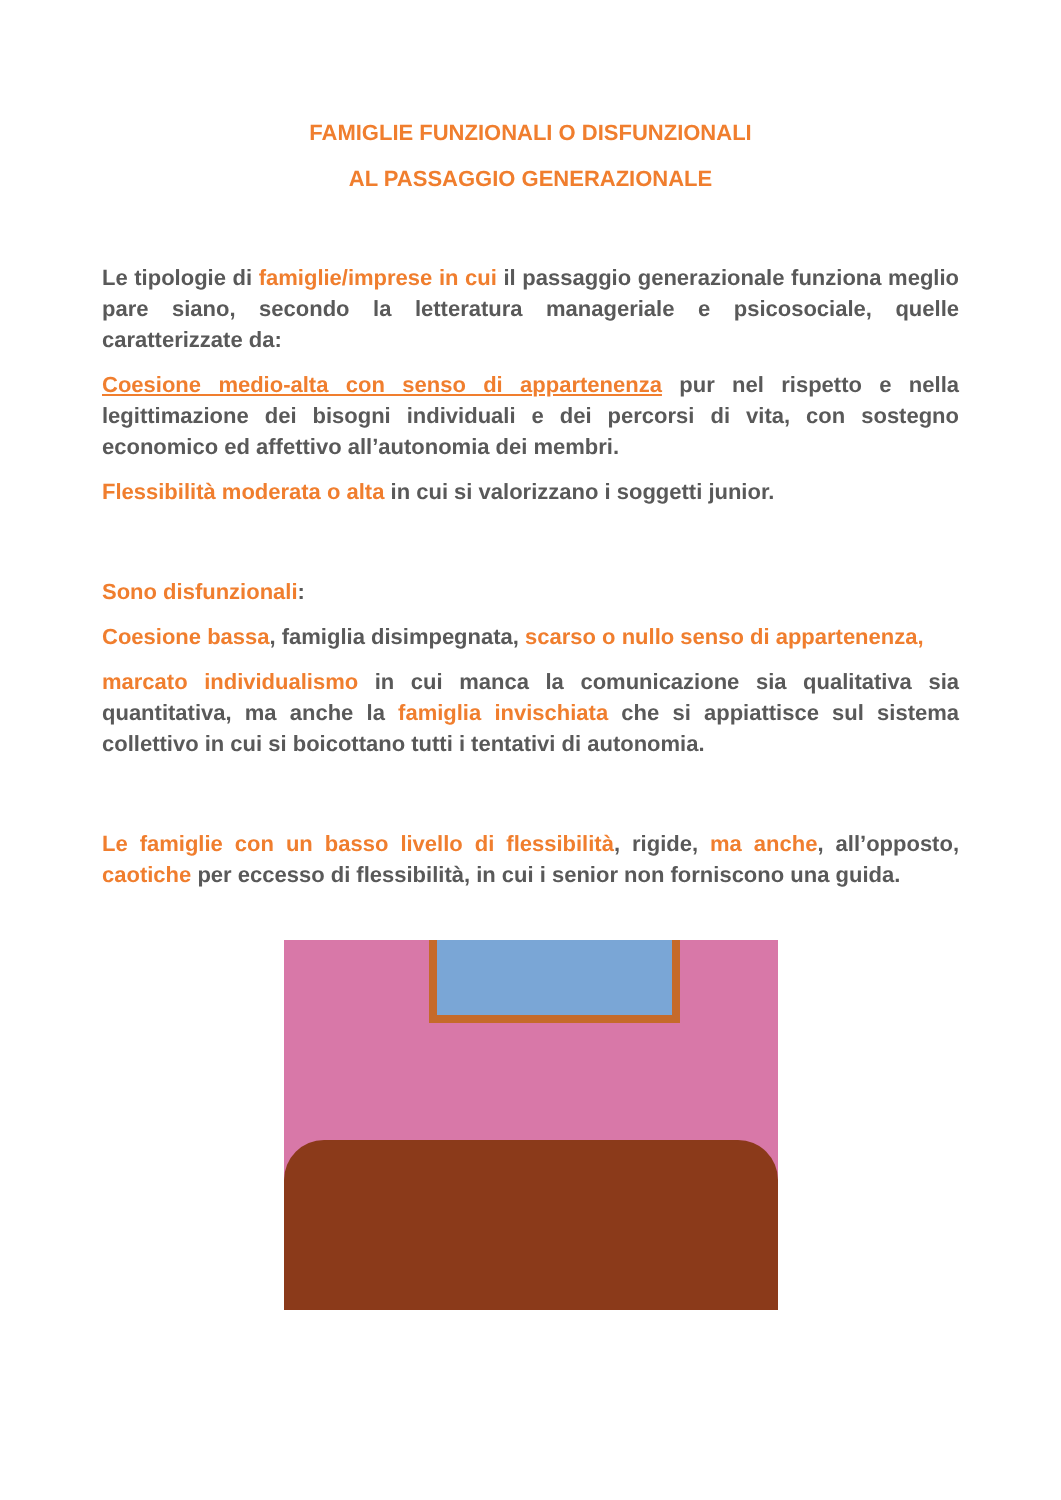FAMIGLIE FUNZIONALI O DISFUNZIONALI
AL PASSAGGIO GENERAZIONALE
Le tipologie di famiglie/imprese in cui il passaggio generazionale funziona meglio pare siano, secondo la letteratura manageriale e psicosociale, quelle caratterizzate da:
Coesione medio-alta con senso di appartenenza pur nel rispetto e nella legittimazione dei bisogni individuali e dei percorsi di vita, con sostegno economico ed affettivo all’autonomia dei membri.
Flessibilità moderata o alta in cui si valorizzano i soggetti junior.
Sono disfunzionali:
Coesione bassa, famiglia disimpegnata, scarso o nullo senso di appartenenza,
marcato individualismo in cui manca la comunicazione sia qualitativa sia quantitativa, ma anche la famiglia invischiata che si appiattisce sul sistema collettivo in cui si boicottano tutti i tentativi di autonomia.
Le famiglie con un basso livello di flessibilità, rigide, ma anche, all’opposto, caotiche per eccesso di flessibilità, in cui i senior non forniscono una guida.